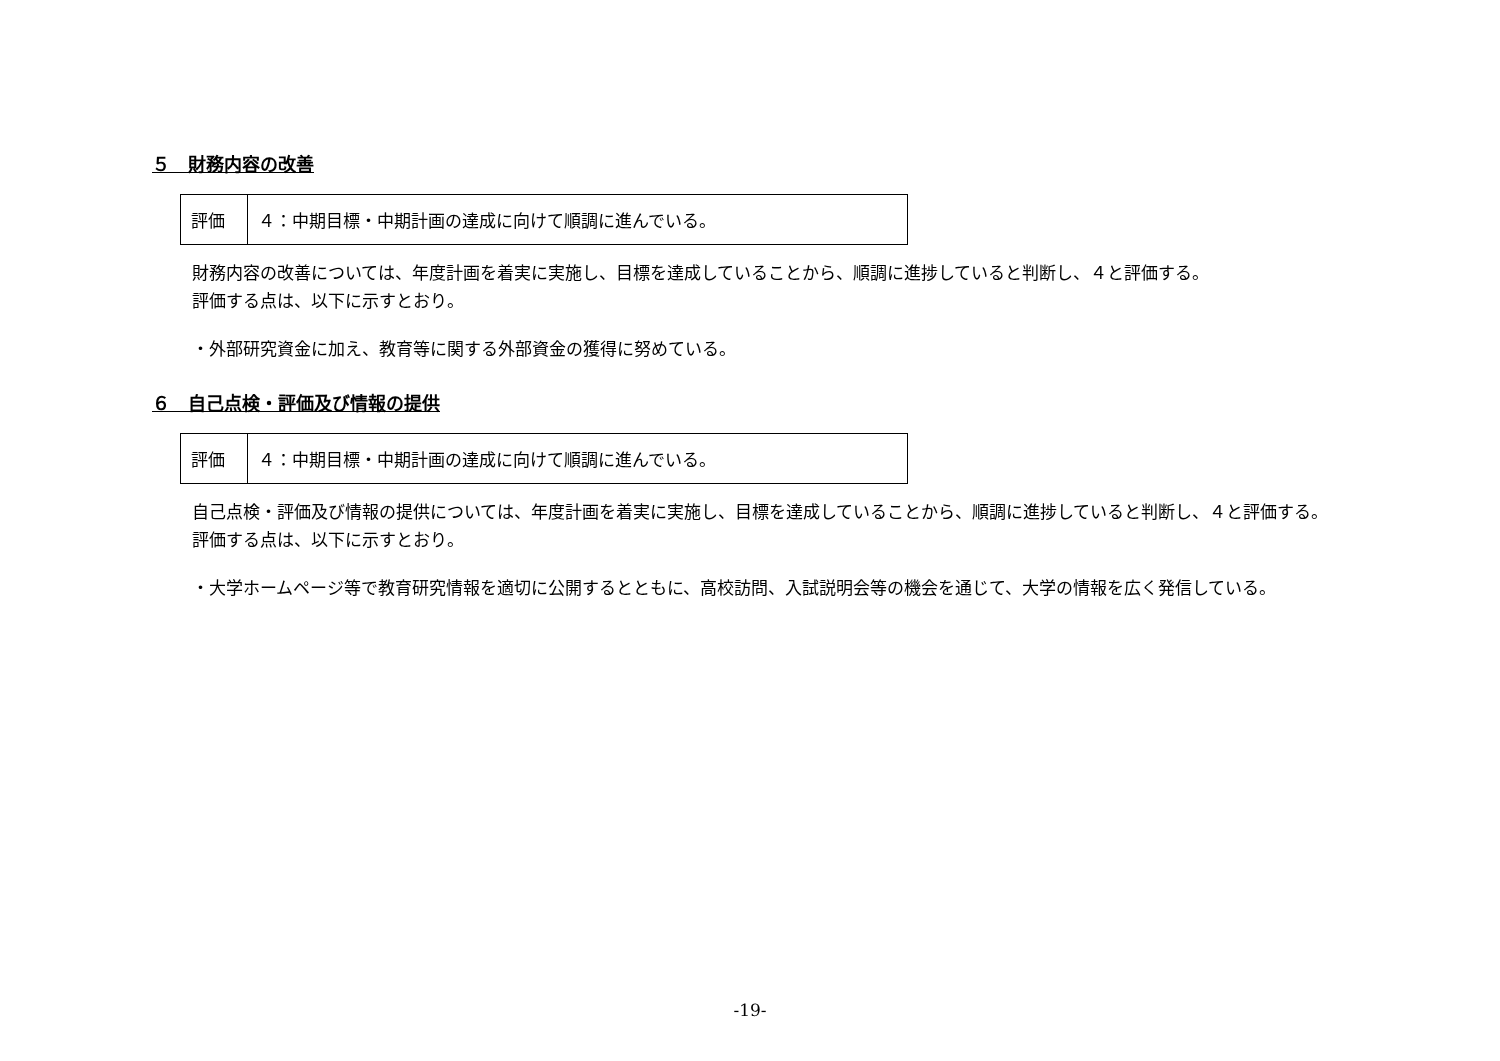５　財務内容の改善
| 評価 | ４：中期目標・中期計画の達成に向けて順調に進んでいる。 |
財務内容の改善については、年度計画を着実に実施し、目標を達成していることから、順調に進捗していると判断し、４と評価する。
評価する点は、以下に示すとおり。
・外部研究資金に加え、教育等に関する外部資金の獲得に努めている。
６　自己点検・評価及び情報の提供
| 評価 | ４：中期目標・中期計画の達成に向けて順調に進んでいる。 |
自己点検・評価及び情報の提供については、年度計画を着実に実施し、目標を達成していることから、順調に進捗していると判断し、４と評価する。
評価する点は、以下に示すとおり。
・大学ホームページ等で教育研究情報を適切に公開するとともに、高校訪問、入試説明会等の機会を通じて、大学の情報を広く発信している。
-19-